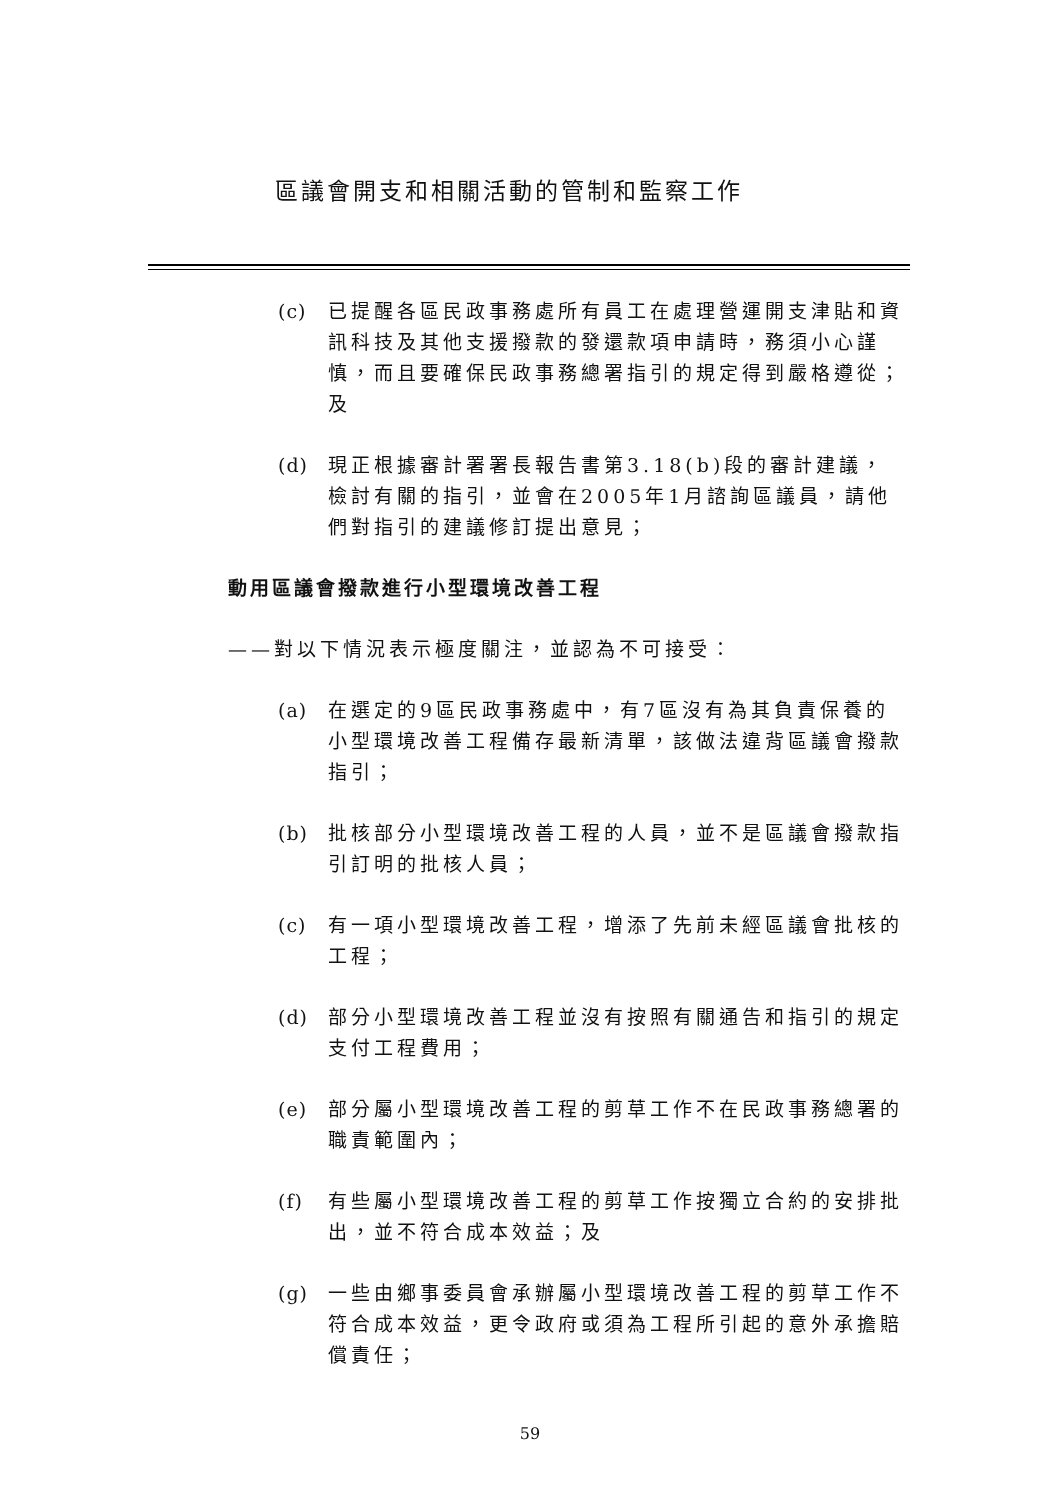區議會開支和相關活動的管制和監察工作
(c) 已提醒各區民政事務處所有員工在處理營運開支津貼和資訊科技及其他支援撥款的發還款項申請時，務須小心謹慎，而且要確保民政事務總署指引的規定得到嚴格遵從；及
(d) 現正根據審計署署長報告書第3.18(b)段的審計建議，檢討有關的指引，並會在2005年1月諮詢區議員，請他們對指引的建議修訂提出意見；
動用區議會撥款進行小型環境改善工程
——對以下情況表示極度關注，並認為不可接受：
(a) 在選定的9區民政事務處中，有7區沒有為其負責保養的小型環境改善工程備存最新清單，該做法違背區議會撥款指引；
(b) 批核部分小型環境改善工程的人員，並不是區議會撥款指引訂明的批核人員；
(c) 有一項小型環境改善工程，增添了先前未經區議會批核的工程；
(d) 部分小型環境改善工程並沒有按照有關通告和指引的規定支付工程費用；
(e) 部分屬小型環境改善工程的剪草工作不在民政事務總署的職責範圍內；
(f) 有些屬小型環境改善工程的剪草工作按獨立合約的安排批出，並不符合成本效益；及
(g) 一些由鄉事委員會承辦屬小型環境改善工程的剪草工作不符合成本效益，更令政府或須為工程所引起的意外承擔賠償責任；
59